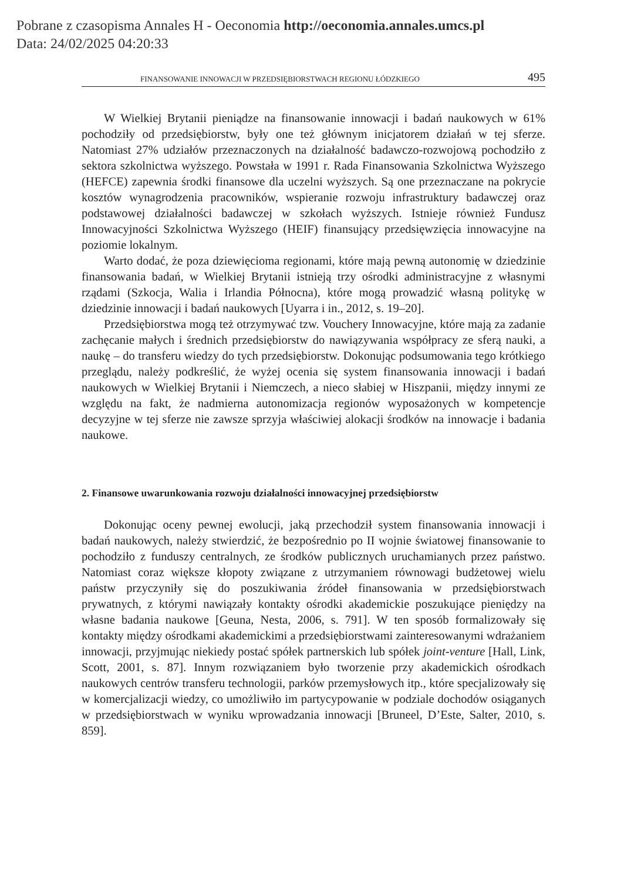Pobrane z czasopisma Annales H - Oeconomia http://oeconomia.annales.umcs.pl
Data: 24/02/2025 04:20:33
FINANSOWANIE INNOWACJI W PRZEDSIĘBIORSTWACH REGIONU ŁÓDZKIEGO 495
W Wielkiej Brytanii pieniądze na finansowanie innowacji i badań naukowych w 61% pochodziły od przedsiębiorstw, były one też głównym inicjatorem działań w tej sferze. Natomiast 27% udziałów przeznaczonych na działalność badawczo-rozwojową pochodziło z sektora szkolnictwa wyższego. Powstała w 1991 r. Rada Finansowania Szkolnictwa Wyższego (HEFCE) zapewnia środki finansowe dla uczelni wyższych. Są one przeznaczane na pokrycie kosztów wynagrodzenia pracowników, wspieranie rozwoju infrastruktury badawczej oraz podstawowej działalności badawczej w szkołach wyższych. Istnieje również Fundusz Innowacyjności Szkolnictwa Wyższego (HEIF) finansujący przedsięwzięcia innowacyjne na poziomie lokalnym.
Warto dodać, że poza dziewięcioma regionami, które mają pewną autonomię w dziedzinie finansowania badań, w Wielkiej Brytanii istnieją trzy ośrodki administracyjne z własnymi rządami (Szkocja, Walia i Irlandia Północna), które mogą prowadzić własną politykę w dziedzinie innowacji i badań naukowych [Uyarra i in., 2012, s. 19–20].
Przedsiębiorstwa mogą też otrzymywać tzw. Vouchery Innowacyjne, które mają za zadanie zachęcanie małych i średnich przedsiębiorstw do nawiązywania współpracy ze sferą nauki, a naukę – do transferu wiedzy do tych przedsiębiorstw. Dokonując podsumowania tego krótkiego przeglądu, należy podkreślić, że wyżej ocenia się system finansowania innowacji i badań naukowych w Wielkiej Brytanii i Niemczech, a nieco słabiej w Hiszpanii, między innymi ze względu na fakt, że nadmierna autonomizacja regionów wyposażonych w kompetencje decyzyjne w tej sferze nie zawsze sprzyja właściwiej alokacji środków na innowacje i badania naukowe.
2. Finansowe uwarunkowania rozwoju działalności innowacyjnej przedsiębiorstw
Dokonując oceny pewnej ewolucji, jaką przechodził system finansowania innowacji i badań naukowych, należy stwierdzić, że bezpośrednio po II wojnie światowej finansowanie to pochodziło z funduszy centralnych, ze środków publicznych uruchamianych przez państwo. Natomiast coraz większe kłopoty związane z utrzymaniem równowagi budżetowej wielu państw przyczyniły się do poszukiwania źródeł finansowania w przedsiębiorstwach prywatnych, z którymi nawiązały kontakty ośrodki akademickie poszukujące pieniędzy na własne badania naukowe [Geuna, Nesta, 2006, s. 791]. W ten sposób formalizowały się kontakty między ośrodkami akademickimi a przedsiębiorstwami zainteresowanymi wdrażaniem innowacji, przyjmując niekiedy postać spółek partnerskich lub spółek joint-venture [Hall, Link, Scott, 2001, s. 87]. Innym rozwiązaniem było tworzenie przy akademickich ośrodkach naukowych centrów transferu technologii, parków przemysłowych itp., które specjalizowały się w komercjalizacji wiedzy, co umożliwiło im partycypowanie w podziale dochodów osiąganych w przedsiębiorstwach w wyniku wprowadzania innowacji [Bruneel, D’Este, Salter, 2010, s. 859].